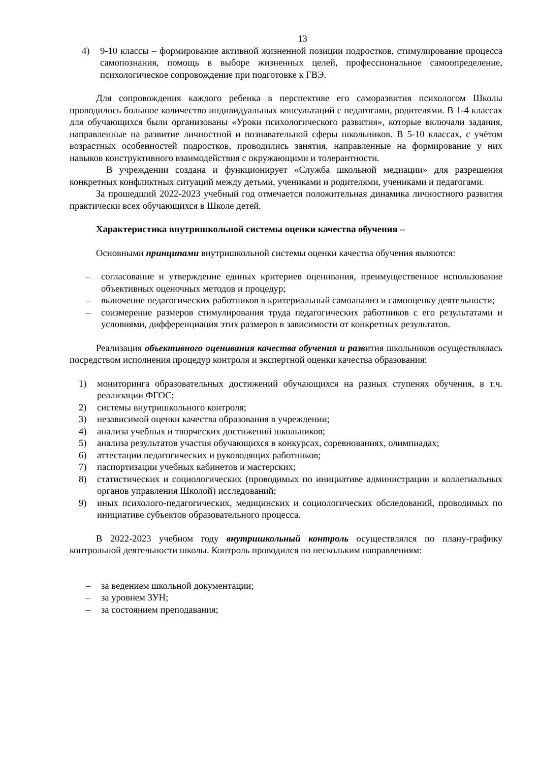13
4) 9-10 классы – формирование активной жизненной позиции подростков, стимулирование процесса самопознания, помощь в выборе жизненных целей, профессиональное самоопределение, психологическое сопровождение при подготовке к ГВЭ.
Для сопровождения каждого ребенка в перспективе его саморазвития психологом Школы проводилось большое количество индивидуальных консультаций с педагогами, родителями. В 1-4 классах для обучающихся были организованы «Уроки психологического развития», которые включали задания, направленные на развитие личностной и познавательной сферы школьников. В 5-10 классах, с учётом возрастных особенностей подростков, проводились занятия, направленные на формирование у них навыков конструктивного взаимодействия с окружающими и толерантности.
В учреждении создана и функционирует «Служба школьной медиации» для разрешения конкретных конфликтных ситуаций между детьми, учениками и родителями, учениками и педагогами.
За прошедший 2022-2023 учебный год отмечается положительная динамика личностного развития практически всех обучающихся в Школе детей.
Характеристика внутришкольной системы оценки качества обучения –
Основными принципами внутришкольной системы оценки качества обучения являются:
– согласование и утверждение единых критериев оценивания, преимущественное использование объективных оценочных методов и процедур;
– включение педагогических работников в критериальный самоанализ и самооценку деятельности;
– соизмерение размеров стимулирования труда педагогических работников с его результатами и условиями, дифференциация этих размеров в зависимости от конкретных результатов.
Реализация объективного оценивания качества обучения и развития школьников осуществлялась посредством исполнения процедур контроля и экспертной оценки качества образования:
1) мониторинга образовательных достижений обучающихся на разных ступенях обучения, в т.ч. реализации ФГОС;
2) системы внутришкольного контроля;
3) независимой оценки качества образования в учреждении;
4) анализа учебных и творческих достижений школьников;
5) анализа результатов участия обучающихся в конкурсах, соревнованиях, олимпиадах;
6) аттестации педагогических и руководящих работников;
7) паспортизации учебных кабинетов и мастерских;
8) статистических и социологических (проводимых по инициативе администрации и коллегиальных органов управления Школой) исследований;
9) иных психолого-педагогических, медицинских и социологических обследований, проводимых по инициативе субъектов образовательного процесса.
В 2022-2023 учебном году внутришкольный контроль осуществлялся по плану-графику контрольной деятельности школы. Контроль проводился по нескольким направлениям:
– за ведением школьной документации;
– за уровнем ЗУН;
– за состоянием преподавания;